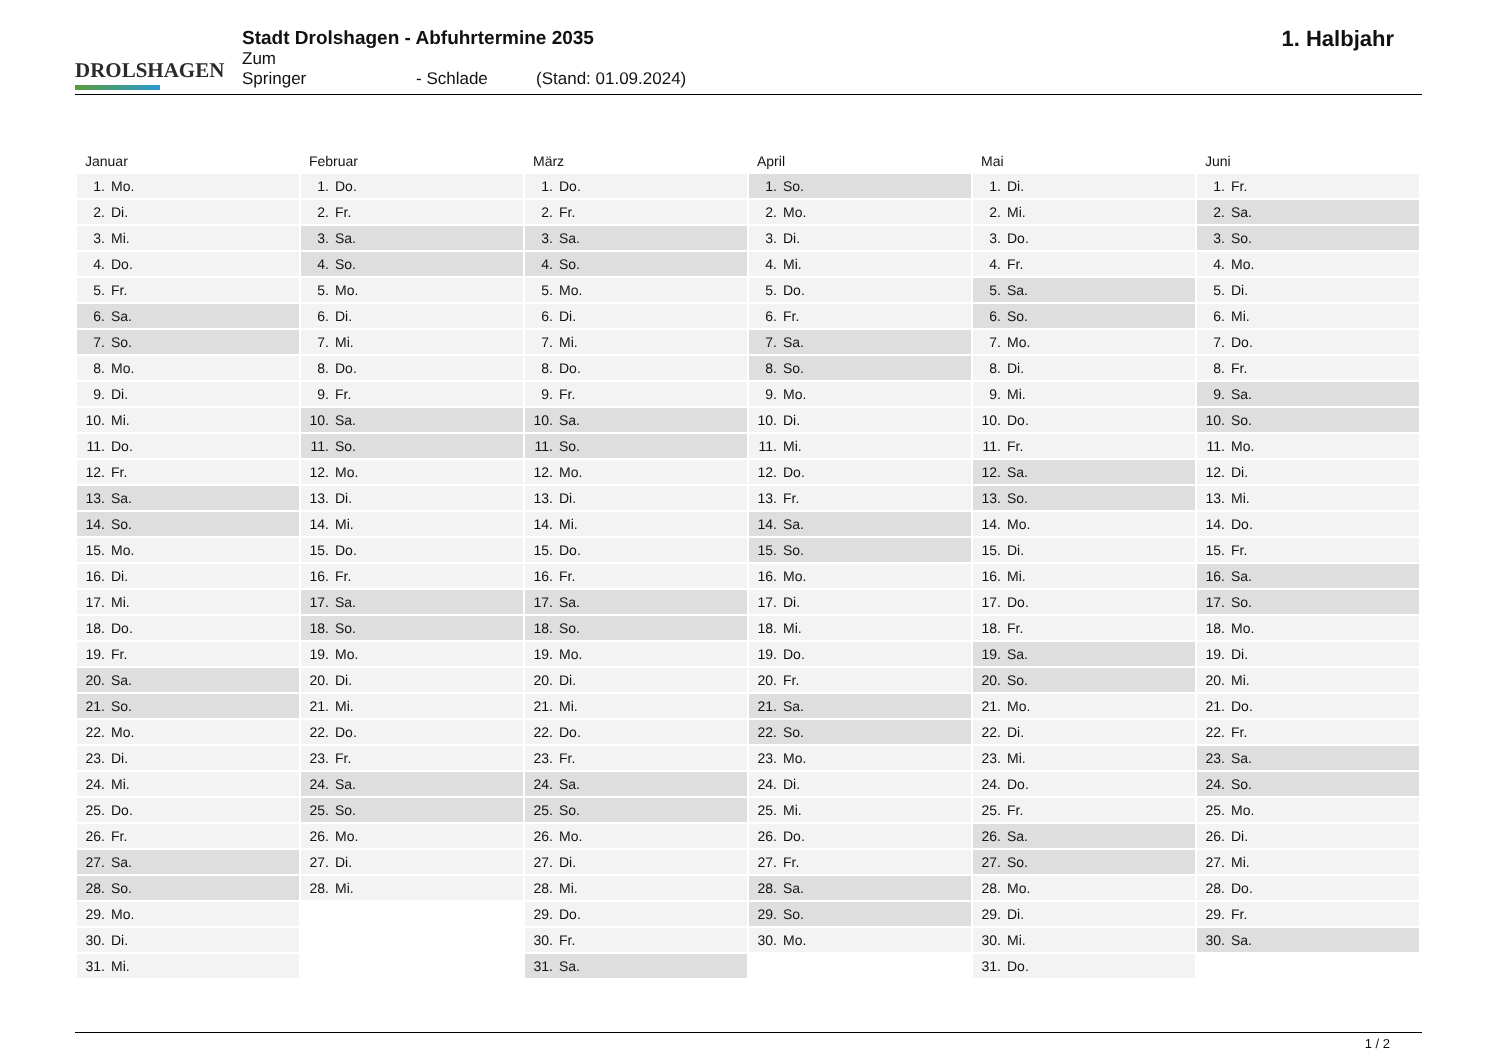DROLSHAGEN
Stadt Drolshagen - Abfuhrtermine 2035
Zum Springer - Schlade (Stand: 01.09.2024)
1. Halbjahr
Januar
| 1. | Mo. |
| 2. | Di. |
| 3. | Mi. |
| 4. | Do. |
| 5. | Fr. |
| 6. | Sa. |
| 7. | So. |
| 8. | Mo. |
| 9. | Di. |
| 10. | Mi. |
| 11. | Do. |
| 12. | Fr. |
| 13. | Sa. |
| 14. | So. |
| 15. | Mo. |
| 16. | Di. |
| 17. | Mi. |
| 18. | Do. |
| 19. | Fr. |
| 20. | Sa. |
| 21. | So. |
| 22. | Mo. |
| 23. | Di. |
| 24. | Mi. |
| 25. | Do. |
| 26. | Fr. |
| 27. | Sa. |
| 28. | So. |
| 29. | Mo. |
| 30. | Di. |
| 31. | Mi. |
Februar
| 1. | Do. |
| 2. | Fr. |
| 3. | Sa. |
| 4. | So. |
| 5. | Mo. |
| 6. | Di. |
| 7. | Mi. |
| 8. | Do. |
| 9. | Fr. |
| 10. | Sa. |
| 11. | So. |
| 12. | Mo. |
| 13. | Di. |
| 14. | Mi. |
| 15. | Do. |
| 16. | Fr. |
| 17. | Sa. |
| 18. | So. |
| 19. | Mo. |
| 20. | Di. |
| 21. | Mi. |
| 22. | Do. |
| 23. | Fr. |
| 24. | Sa. |
| 25. | So. |
| 26. | Mo. |
| 27. | Di. |
| 28. | Mi. |
März
| 1. | Do. |
| 2. | Fr. |
| 3. | Sa. |
| 4. | So. |
| 5. | Mo. |
| 6. | Di. |
| 7. | Mi. |
| 8. | Do. |
| 9. | Fr. |
| 10. | Sa. |
| 11. | So. |
| 12. | Mo. |
| 13. | Di. |
| 14. | Mi. |
| 15. | Do. |
| 16. | Fr. |
| 17. | Sa. |
| 18. | So. |
| 19. | Mo. |
| 20. | Di. |
| 21. | Mi. |
| 22. | Do. |
| 23. | Fr. |
| 24. | Sa. |
| 25. | So. |
| 26. | Mo. |
| 27. | Di. |
| 28. | Mi. |
| 29. | Do. |
| 30. | Fr. |
| 31. | Sa. |
April
| 1. | So. |
| 2. | Mo. |
| 3. | Di. |
| 4. | Mi. |
| 5. | Do. |
| 6. | Fr. |
| 7. | Sa. |
| 8. | So. |
| 9. | Mo. |
| 10. | Di. |
| 11. | Mi. |
| 12. | Do. |
| 13. | Fr. |
| 14. | Sa. |
| 15. | So. |
| 16. | Mo. |
| 17. | Di. |
| 18. | Mi. |
| 19. | Do. |
| 20. | Fr. |
| 21. | Sa. |
| 22. | So. |
| 23. | Mo. |
| 24. | Di. |
| 25. | Mi. |
| 26. | Do. |
| 27. | Fr. |
| 28. | Sa. |
| 29. | So. |
| 30. | Mo. |
Mai
| 1. | Di. |
| 2. | Mi. |
| 3. | Do. |
| 4. | Fr. |
| 5. | Sa. |
| 6. | So. |
| 7. | Mo. |
| 8. | Di. |
| 9. | Mi. |
| 10. | Do. |
| 11. | Fr. |
| 12. | Sa. |
| 13. | So. |
| 14. | Mo. |
| 15. | Di. |
| 16. | Mi. |
| 17. | Do. |
| 18. | Fr. |
| 19. | Sa. |
| 20. | So. |
| 21. | Mo. |
| 22. | Di. |
| 23. | Mi. |
| 24. | Do. |
| 25. | Fr. |
| 26. | Sa. |
| 27. | So. |
| 28. | Mo. |
| 29. | Di. |
| 30. | Mi. |
| 31. | Do. |
Juni
| 1. | Fr. |
| 2. | Sa. |
| 3. | So. |
| 4. | Mo. |
| 5. | Di. |
| 6. | Mi. |
| 7. | Do. |
| 8. | Fr. |
| 9. | Sa. |
| 10. | So. |
| 11. | Mo. |
| 12. | Di. |
| 13. | Mi. |
| 14. | Do. |
| 15. | Fr. |
| 16. | Sa. |
| 17. | So. |
| 18. | Mo. |
| 19. | Di. |
| 20. | Mi. |
| 21. | Do. |
| 22. | Fr. |
| 23. | Sa. |
| 24. | So. |
| 25. | Mo. |
| 26. | Di. |
| 27. | Mi. |
| 28. | Do. |
| 29. | Fr. |
| 30. | Sa. |
1 / 2